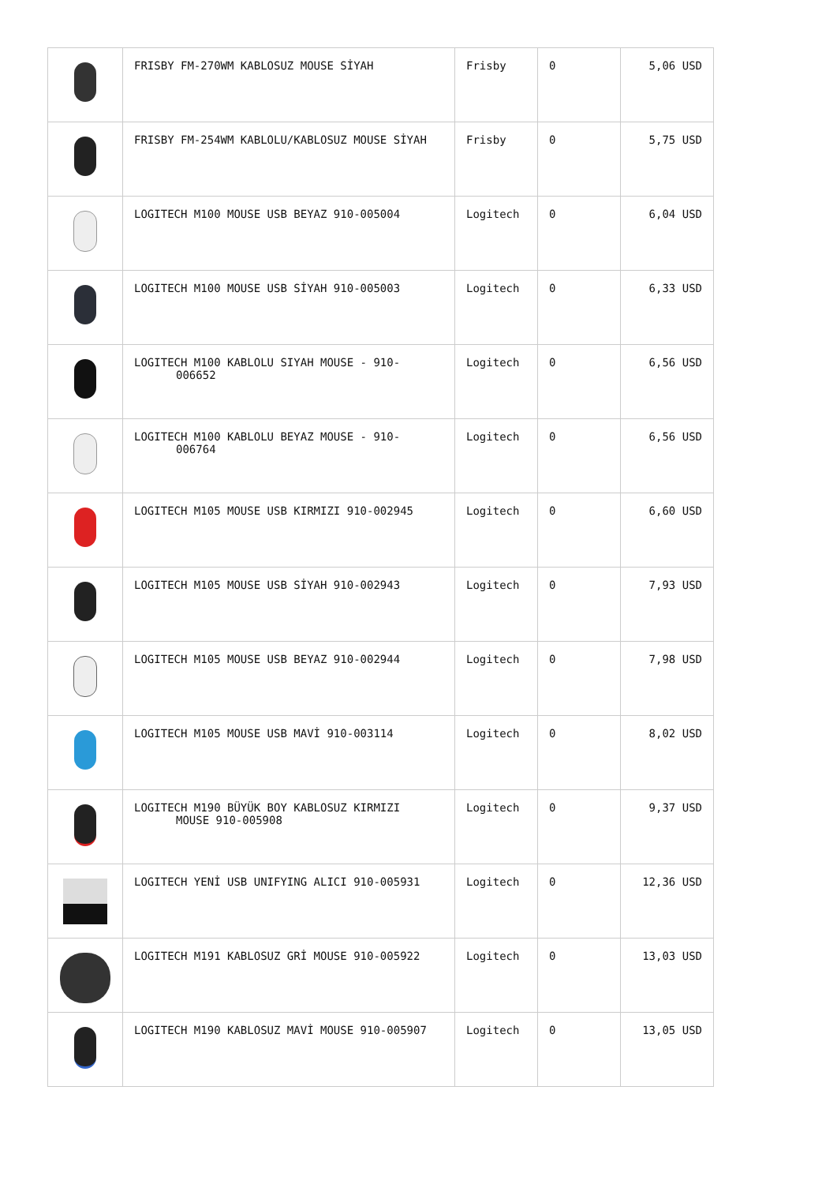| | FRISBY FM-270WM KABLOSUZ MOUSE SİYAH | Frisby | 0 | 5,06 USD |
| | FRISBY FM-254WM KABLOLU/KABLOSUZ MOUSE SİYAH | Frisby | 0 | 5,75 USD |
| | LOGITECH M100 MOUSE USB BEYAZ 910-005004 | Logitech | 0 | 6,04 USD |
| | LOGITECH M100 MOUSE USB SİYAH 910-005003 | Logitech | 0 | 6,33 USD |
| | LOGITECH M100 KABLOLU SIYAH MOUSE - 910- 006652 | Logitech | 0 | 6,56 USD |
| | LOGITECH M100 KABLOLU BEYAZ MOUSE - 910- 006764 | Logitech | 0 | 6,56 USD |
| | LOGITECH M105 MOUSE USB KIRMIZI 910-002945 | Logitech | 0 | 6,60 USD |
| | LOGITECH M105 MOUSE USB SİYAH 910-002943 | Logitech | 0 | 7,93 USD |
| | LOGITECH M105 MOUSE USB BEYAZ 910-002944 | Logitech | 0 | 7,98 USD |
| | LOGITECH M105 MOUSE USB MAVİ 910-003114 | Logitech | 0 | 8,02 USD |
| | LOGITECH M190 BÜYÜK BOY KABLOSUZ KIRMIZI MOUSE 910-005908 | Logitech | 0 | 9,37 USD |
| | LOGITECH YENİ USB UNIFYING ALICI 910-005931 | Logitech | 0 | 12,36 USD |
| | LOGITECH M191 KABLOSUZ GRİ MOUSE 910-005922 | Logitech | 0 | 13,03 USD |
| | LOGITECH M190 KABLOSUZ MAVİ MOUSE 910-005907 | Logitech | 0 | 13,05 USD |